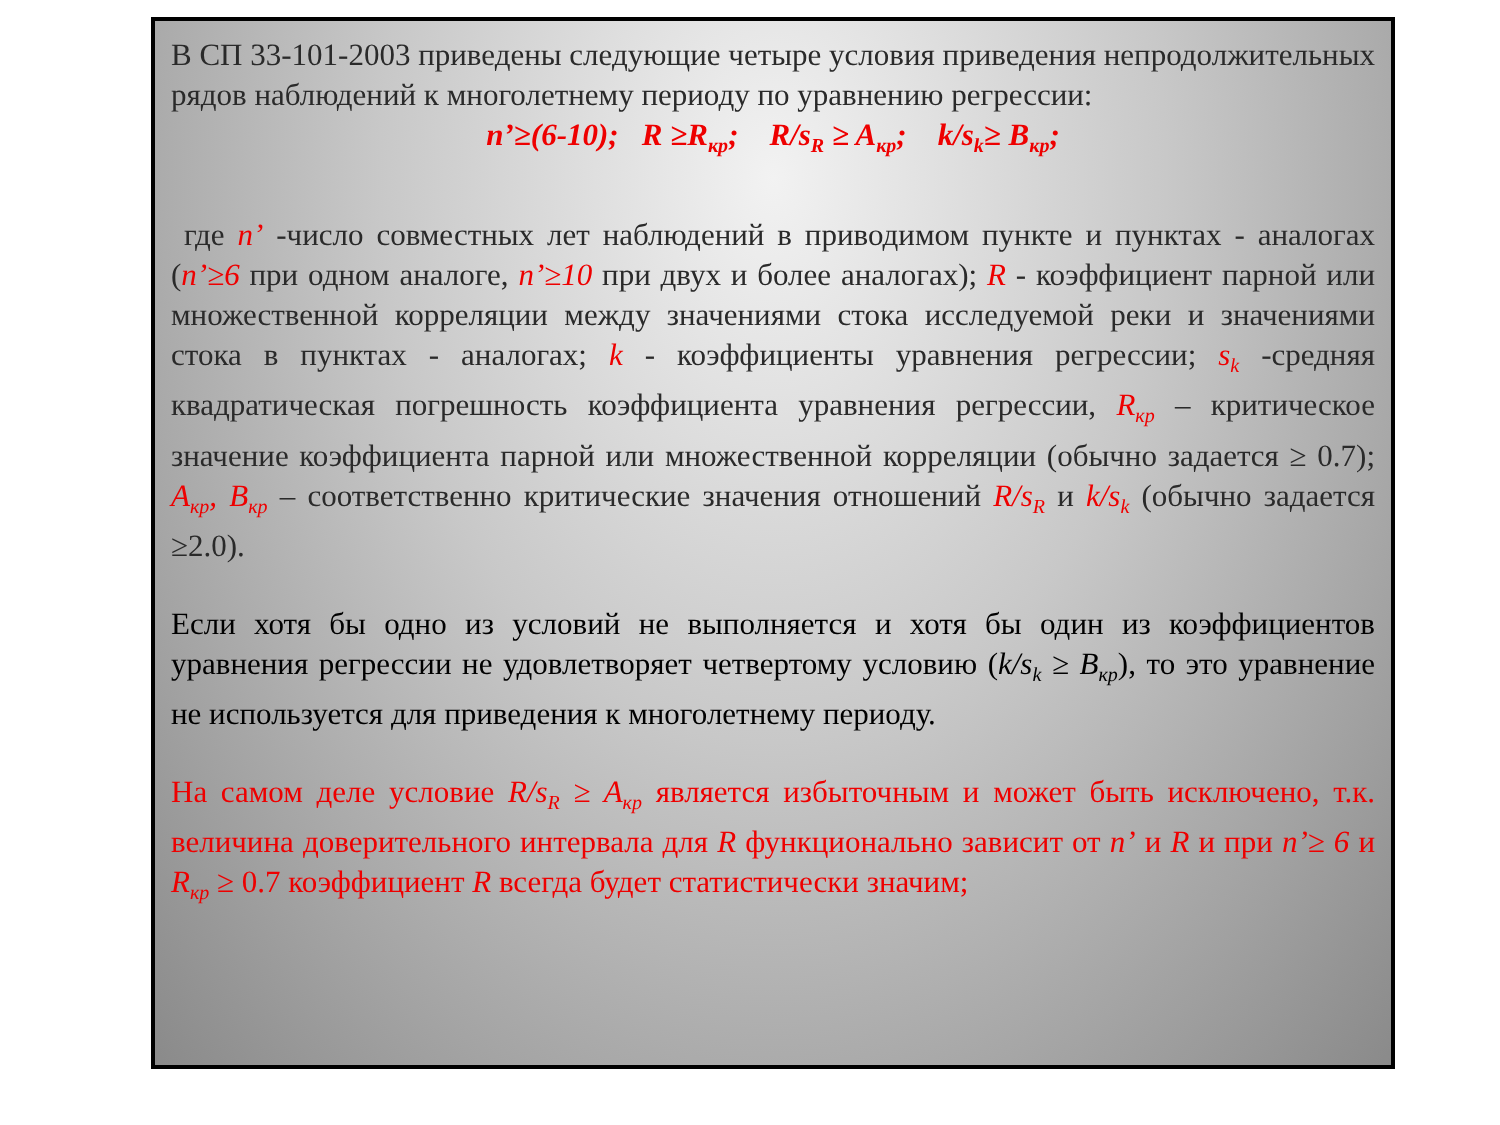В СП 33-101-2003 приведены следующие четыре условия приведения непродолжительных рядов наблюдений к многолетнему периоду по уравнению регрессии:
n’≥(6-10); R ≥R<sub>кр</sub>; R/s<sub>R</sub> ≥ A<sub>кр</sub>; k/s<sub>k</sub>≥ B<sub>кр</sub>;
где n’ -число совместных лет наблюдений в приводимом пункте и пунктах - аналогах (n’≥6 при одном аналоге, n’≥10 при двух и более аналогах); R - коэффициент парной или множественной корреляции между значениями стока исследуемой реки и значениями стока в пунктах - аналогах; k - коэффициенты уравнения регрессии; s<sub>k</sub> -средняя квадратическая погрешность коэффициента уравнения регрессии, R<sub>кр</sub> – критическое значение коэффициента парной или множественной корреляции (обычно задается ≥ 0.7); A<sub>кр</sub>, B<sub>кр</sub> – соответственно критические значения отношений R/s<sub>R</sub> и k/s<sub>k</sub> (обычно задается ≥2.0).
Если хотя бы одно из условий не выполняется и хотя бы один из коэффициентов уравнения регрессии не удовлетворяет четвертому условию (k/s<sub>k</sub> ≥ B<sub>кр</sub>), то это уравнение не используется для приведения к многолетнему периоду.
На самом деле условие R/s<sub>R</sub> ≥ A<sub>кр</sub> является избыточным и может быть исключено, т.к. величина доверительного интервала для R функционально зависит от n’ и R и при n’≥ 6 и R<sub>кр</sub> ≥ 0.7 коэффициент R всегда будет статистически значим;